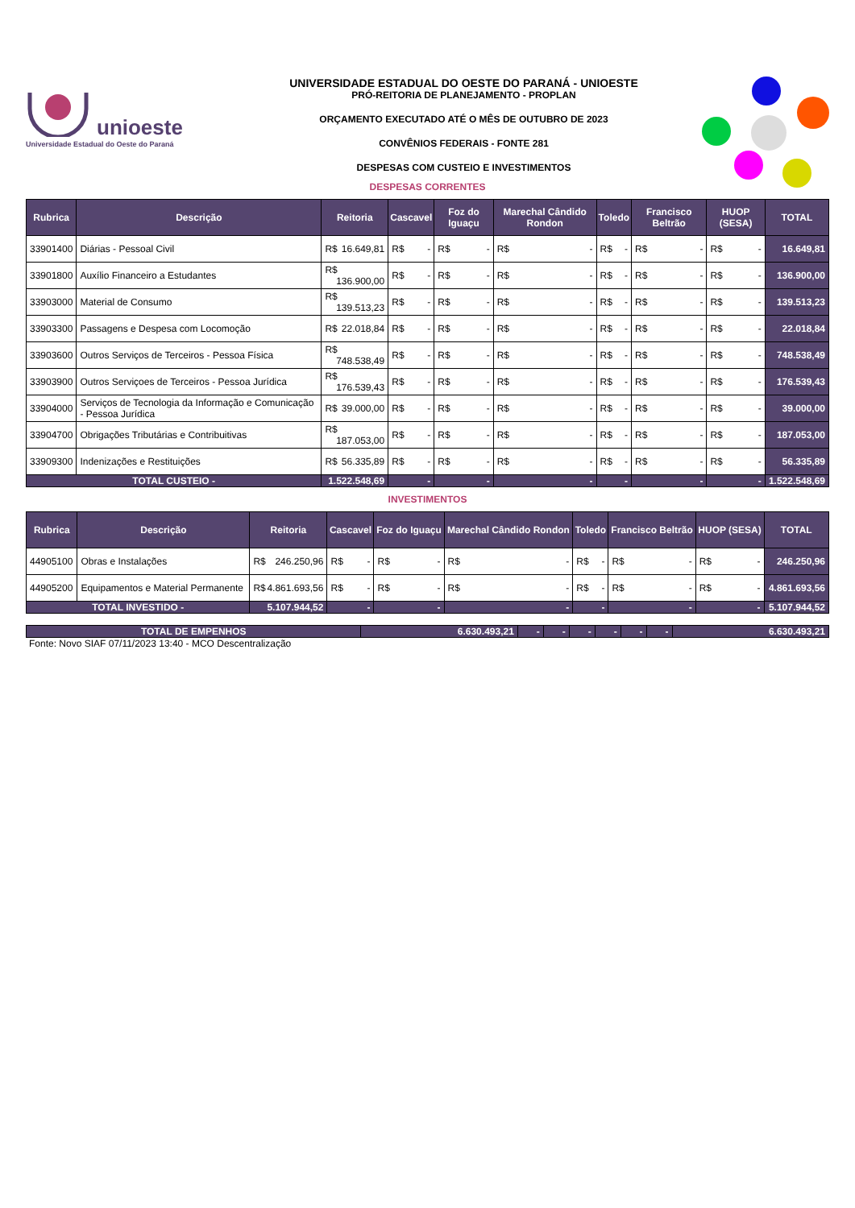unioeste
Universidade Estadual do Oeste do Paraná
UNIVERSIDADE ESTADUAL DO OESTE DO PARANÁ - UNIOESTE
PRÓ-REITORIA DE PLANEJAMENTO - PROPLAN
ORÇAMENTO EXECUTADO ATÉ O MÊS DE OUTUBRO DE 2023
CONVÊNIOS FEDERAIS - FONTE 281
DESPESAS COM CUSTEIO E INVESTIMENTOS
DESPESAS CORRENTES
| Rubrica | Descrição | Reitoria | Cascavel | Foz do Iguaçu | Marechal Cândido Rondon | Toledo | Francisco Beltrão | HUOP (SESA) | TOTAL |
| --- | --- | --- | --- | --- | --- | --- | --- | --- | --- |
| 33901400 | Diárias - Pessoal Civil | R$ 16.649,81 | R$ - | R$ - | R$ - | R$ - | R$ - | R$ - | 16.649,81 |
| 33901800 | Auxílio Financeiro a Estudantes | R$ 136.900,00 | R$ - | R$ - | R$ - | R$ - | R$ - | R$ - | 136.900,00 |
| 33903000 | Material de Consumo | R$ 139.513,23 | R$ - | R$ - | R$ - | R$ - | R$ - | R$ - | 139.513,23 |
| 33903300 | Passagens e Despesa com Locomoção | R$ 22.018,84 | R$ - | R$ - | R$ - | R$ - | R$ - | R$ - | 22.018,84 |
| 33903600 | Outros Serviços de Terceiros - Pessoa Física | R$ 748.538,49 | R$ - | R$ - | R$ - | R$ - | R$ - | R$ - | 748.538,49 |
| 33903900 | Outros Serviçoes de Terceiros - Pessoa Jurídica | R$ 176.539,43 | R$ - | R$ - | R$ - | R$ - | R$ - | R$ - | 176.539,43 |
| 33904000 | Serviços de Tecnologia da Informação e Comunicação - Pessoa Jurídica | R$ 39.000,00 | R$ - | R$ - | R$ - | R$ - | R$ - | R$ - | 39.000,00 |
| 33904700 | Obrigações Tributárias e Contribuitivas | R$ 187.053,00 | R$ - | R$ - | R$ - | R$ - | R$ - | R$ - | 187.053,00 |
| 33909300 | Indenizações e Restituições | R$ 56.335,89 | R$ - | R$ - | R$ - | R$ - | R$ - | R$ - | 56.335,89 |
| TOTAL CUSTEIO - | | 1.522.548,69 | - | - | - | - | - | - | 1.522.548,69 |
INVESTIMENTOS
| Rubrica | Descrição | Reitoria | Cascavel | Foz do Iguaçu | Marechal Cândido Rondon | Toledo | Francisco Beltrão | HUOP (SESA) | TOTAL |
| --- | --- | --- | --- | --- | --- | --- | --- | --- | --- |
| 44905100 | Obras e Instalações | R$ 246.250,96 | R$ - | R$ - | R$ - | R$ - | R$ - | R$ - | 246.250,96 |
| 44905200 | Equipamentos e Material Permanente | R$ 4.861.693,56 | R$ - | R$ - | R$ - | R$ - | R$ - | R$ - | 4.861.693,56 |
| TOTAL INVESTIDO - | | 5.107.944,52 | - | - | - | - | - | - | 5.107.944,52 |
| TOTAL DE EMPENHOS | 6.630.493,21 | - | - | - | - | - | - | 6.630.493,21 |
Fonte: Novo SIAF 07/11/2023 13:40 - MCO Descentralização